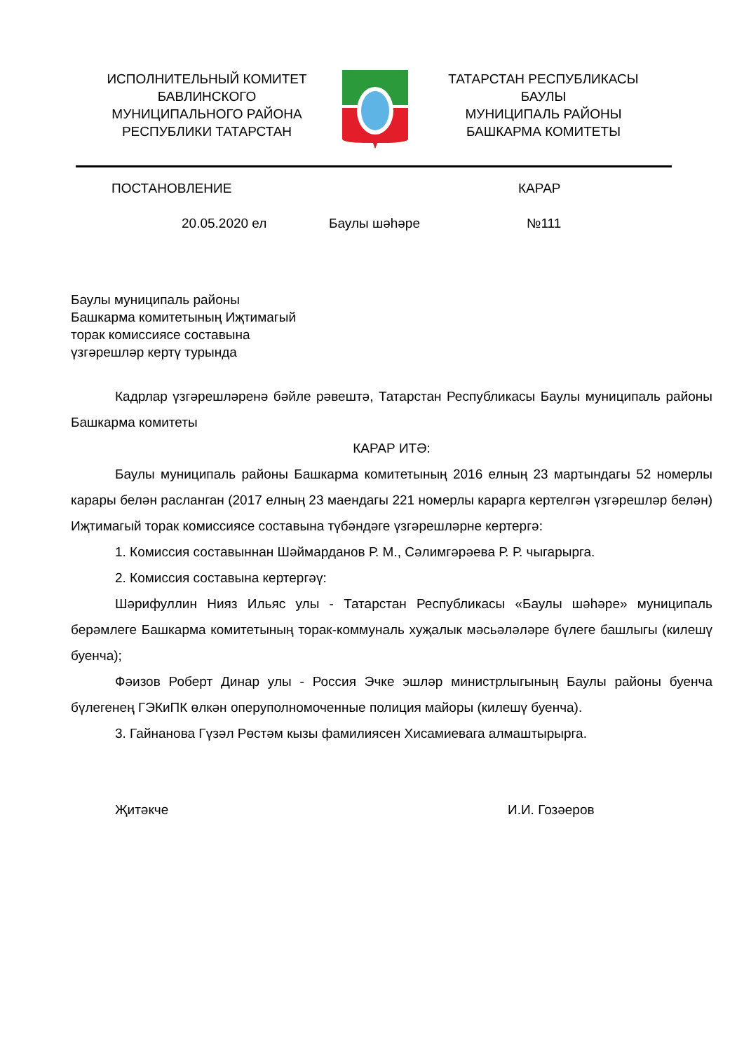ИСПОЛНИТЕЛЬНЫЙ КОМИТЕТ
БАВЛИНСКОГО
МУНИЦИПАЛЬНОГО РАЙОНА
РЕСПУБЛИКИ ТАТАРСТАН
ТАТАРСТАН РЕСПУБЛИКАСЫ
БАУЛЫ
МУНИЦИПАЛЬ РАЙОНЫ
БАШКАРМА КОМИТЕТЫ
ПОСТАНОВЛЕНИЕ КАРАР
20.05.2020 ел Баулы шәһәре №111
Баулы муниципаль районы
Башкарма комитетының Иҗтимагый
торак комиссиясе составына
үзгәрешләр кертү турында
Кадрлар үзгәрешләренә бәйле рәвештә, Татарстан Республикасы Баулы муниципаль районы Башкарма комитеты
КАРАР ИТӘ:
Баулы муниципаль районы Башкарма комитетының 2016 елның 23 мартындагы 52 номерлы карары белән расланган (2017 елның 23 маендагы 221 номерлы карарга кертелгән үзгәрешләр белән) Иҗтимагый торак комиссиясе составына түбәндәге үзгәрешләрне кертергә:
1. Комиссия составыннан Шәймарданов Р. М., Сәлимгәрәева Р. Р. чыгарырга.
2. Комиссия составына кертергәү:
Шәрифуллин Нияз Ильяс улы - Татарстан Республикасы «Баулы шәһәре» муниципаль берәмлеге Башкарма комитетының торак-коммуналь хуҗалык мәсьәләләре бүлеге башлыгы (килешү буенча);
Фәизов Роберт Динар улы - Россия Эчке эшләр министрлыгының Баулы районы буенча бүлегенең ГЭКиПК өлкән оперуполномоченные полиция майоры (килешү буенча).
3. Гайнанова Гүзәл Рөстәм кызы фамилиясен Хисамиевага алмаштырырга.
Җитәкче И.И. Гозәеров